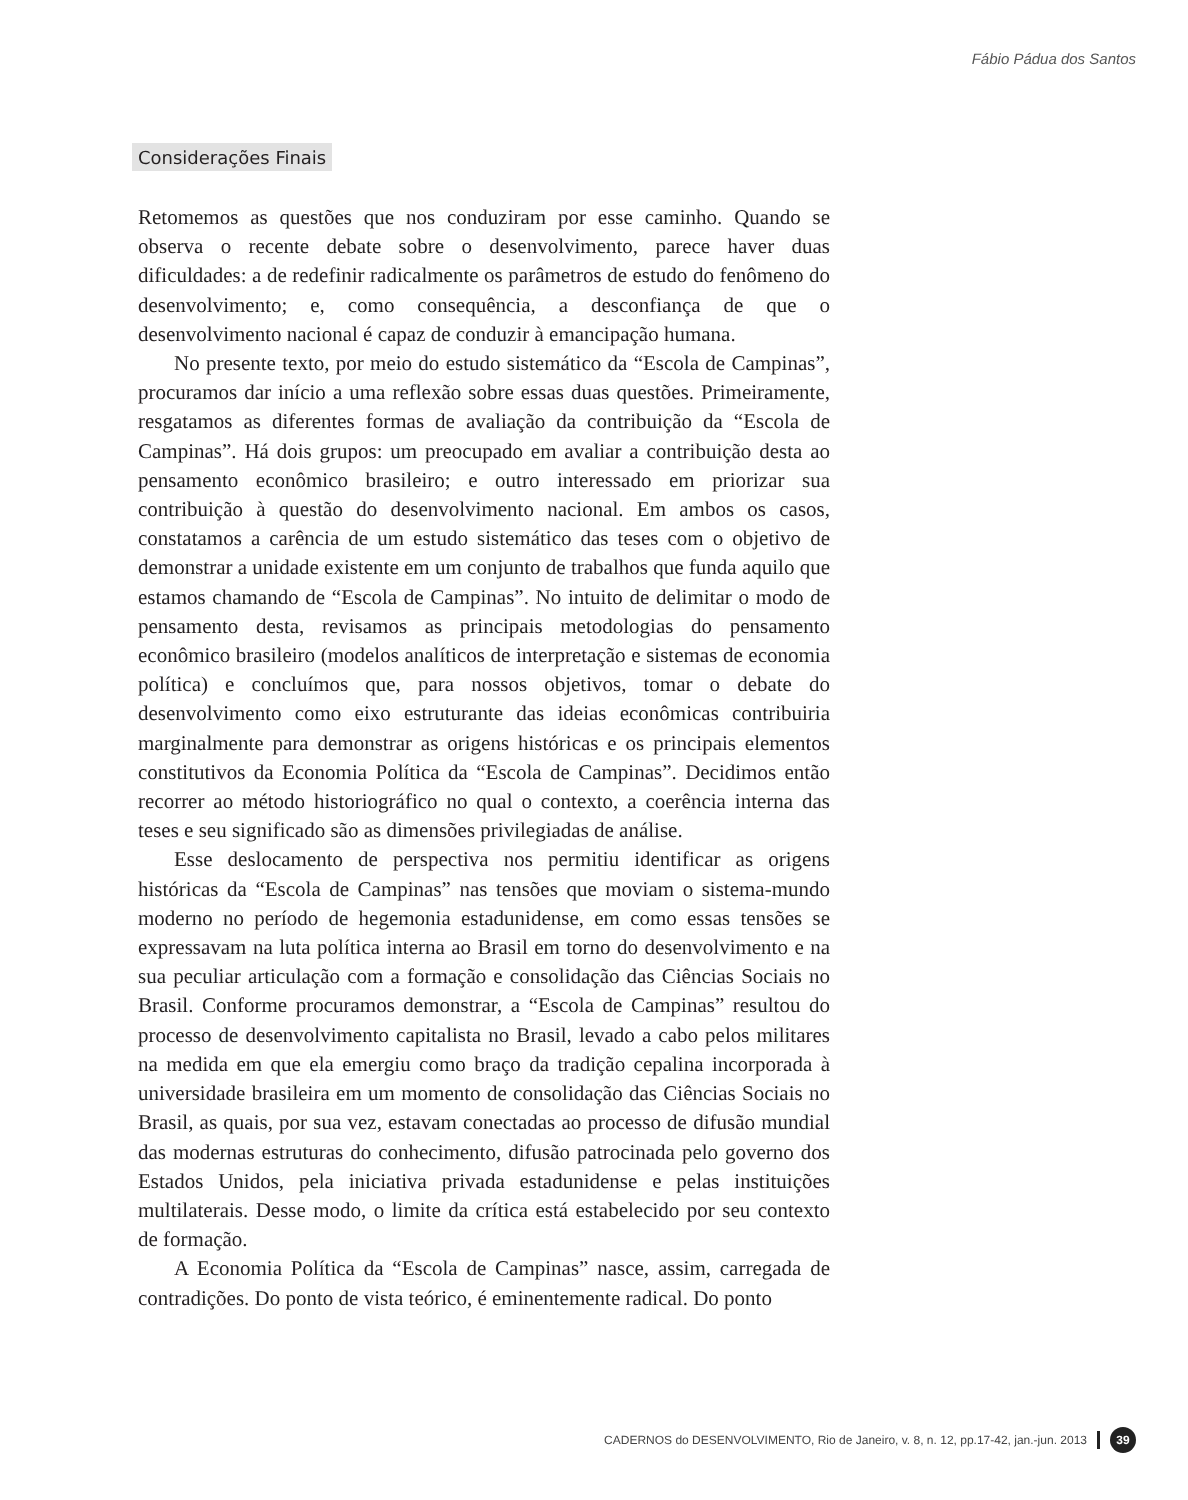Fábio Pádua dos Santos
Considerações Finais
Retomemos as questões que nos conduziram por esse caminho. Quando se observa o recente debate sobre o desenvolvimento, parece haver duas dificuldades: a de redefinir radicalmente os parâmetros de estudo do fenômeno do desenvolvimento; e, como consequência, a desconfiança de que o desenvolvimento nacional é capaz de conduzir à emancipação humana.
No presente texto, por meio do estudo sistemático da “Escola de Campinas”, procuramos dar início a uma reflexão sobre essas duas questões. Primeiramente, resgatamos as diferentes formas de avaliação da contribuição da “Escola de Campinas”. Há dois grupos: um preocupado em avaliar a contribuição desta ao pensamento econômico brasileiro; e outro interessado em priorizar sua contribuição à questão do desenvolvimento nacional. Em ambos os casos, constatamos a carência de um estudo sistemático das teses com o objetivo de demonstrar a unidade existente em um conjunto de trabalhos que funda aquilo que estamos chamando de “Escola de Campinas”. No intuito de delimitar o modo de pensamento desta, revisamos as principais metodologias do pensamento econômico brasileiro (modelos analíticos de interpretação e sistemas de economia política) e concluímos que, para nossos objetivos, tomar o debate do desenvolvimento como eixo estruturante das ideias econômicas contribuiria marginalmente para demonstrar as origens históricas e os principais elementos constitutivos da Economia Política da “Escola de Campinas”. Decidimos então recorrer ao método historiográfico no qual o contexto, a coerência interna das teses e seu significado são as dimensões privilegiadas de análise.
Esse deslocamento de perspectiva nos permitiu identificar as origens históricas da “Escola de Campinas” nas tensões que moviam o sistema-mundo moderno no período de hegemonia estadunidense, em como essas tensões se expressavam na luta política interna ao Brasil em torno do desenvolvimento e na sua peculiar articulação com a formação e consolidação das Ciências Sociais no Brasil. Conforme procuramos demonstrar, a “Escola de Campinas” resultou do processo de desenvolvimento capitalista no Brasil, levado a cabo pelos militares na medida em que ela emergiu como braço da tradição cepalina incorporada à universidade brasileira em um momento de consolidação das Ciências Sociais no Brasil, as quais, por sua vez, estavam conectadas ao processo de difusão mundial das modernas estruturas do conhecimento, difusão patrocinada pelo governo dos Estados Unidos, pela iniciativa privada estadunidense e pelas instituições multilaterais. Desse modo, o limite da crítica está estabelecido por seu contexto de formação.
A Economia Política da “Escola de Campinas” nasce, assim, carregada de contradições. Do ponto de vista teórico, é eminentemente radical. Do ponto
CADERNOS do DESENVOLVIMENTO, Rio de Janeiro, v. 8, n. 12, pp.17-42, jan.-jun. 2013 39